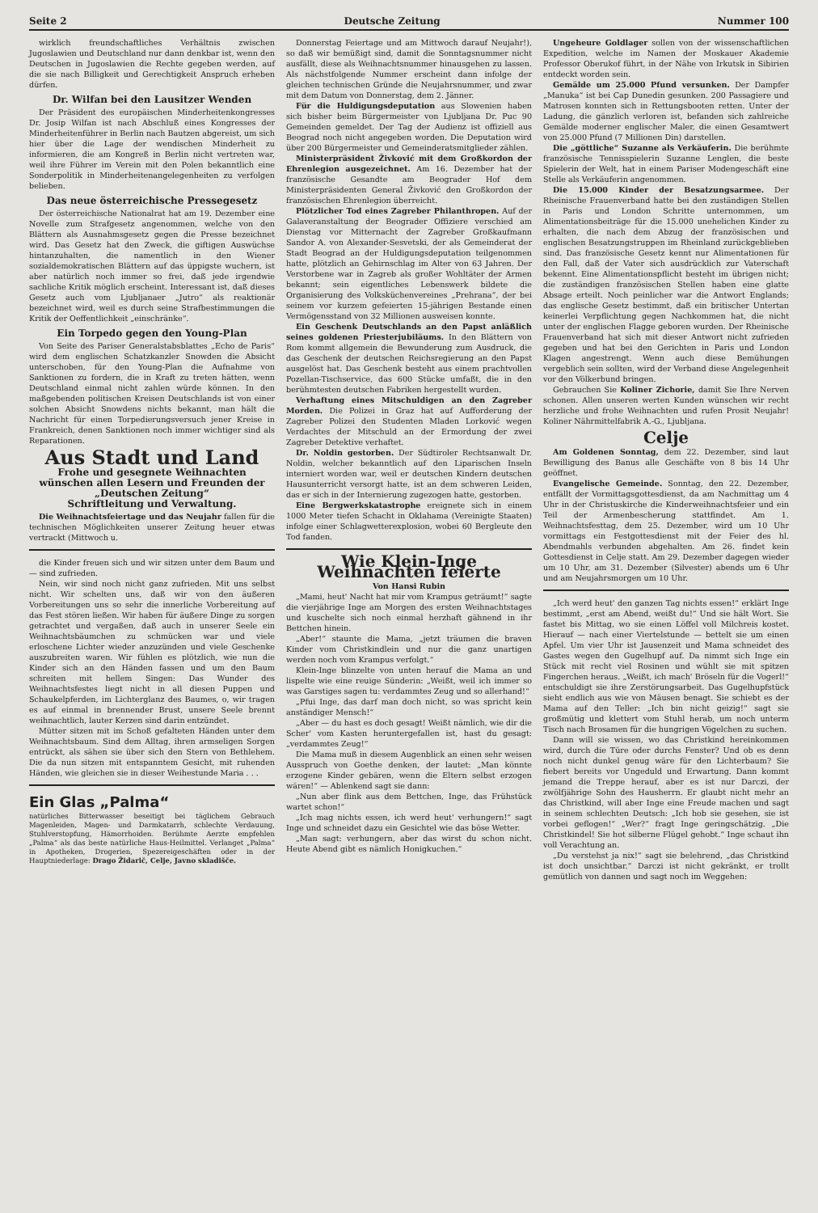Seite 2 Deutsche Zeitung Nummer 100
wirklich freundschaftliches Verhältnis zwischen Jugoslawien und Deutschland nur dann denkbar ist, wenn den Deutschen in Jugoslawien die Rechte gegeben werden, auf die sie nach Billigkeit und Gerechtigkeit Anspruch erheben dürfen.
Dr. Wilfan bei den Lausitzer Wenden
Der Präsident des europäischen Minderheitenkongresses Dr. Josip Wilfan ist nach Abschluß eines Kongresses der Minderheitenführer in Berlin nach Bautzen abgereist, um sich hier über die Lage der wendischen Minderheit zu informieren, die am Kongreß in Berlin nicht vertreten war, weil ihre Führer im Verein mit den Polen bekanntlich eine Sonderpolitik in Minderheitenangelegenheiten zu verfolgen belieben.
Das neue österreichische Pressegesetz
Der österreichische Nationalrat hat am 19. Dezember eine Novelle zum Strafgesetz angenommen, welche von den Blättern als Ausnahmsgesetz gegen die Presse bezeichnet wird. Das Gesetz hat den Zweck, die giftigen Auswüchse hintanzuhalten, die namentlich in den Wiener sozialdemokratischen Blättern auf das üppigste wuchern, ist aber natürlich noch immer so frei, daß jede irgendwie sachliche Kritik möglich erscheint. Interessant ist, daß dieses Gesetz auch vom Ljubljanaer „Jutro“ als reaktionär bezeichnet wird, weil es durch seine Strafbestimmungen die Kritik der Oeffentlichkeit „einschränke“.
Ein Torpedo gegen den Young-Plan
Von Seite des Pariser Generalstabsblattes „Echo de Paris“ wird dem englischen Schatzkanzler Snowden die Absicht unterschoben, für den Young-Plan die Aufnahme von Sanktionen zu fordern, die in Kraft zu treten hätten, wenn Deutschland einmal nicht zahlen würde können. In den maßgebenden politischen Kreisen Deutschlands ist von einer solchen Absicht Snowdens nichts bekannt, man hält die Nachricht für einen Torpedierungsversuch jener Kreise in Frankreich, denen Sanktionen noch immer wichtiger sind als Reparationen.
Aus Stadt und Land
Frohe und gesegnete Weihnachten wünschen allen Lesern und Freunden der „Deutschen Zeitung“
Schriftleitung und Verwaltung.
Die Weihnachtsfeiertage und das Neujahr fallen für die technischen Möglichkeiten unserer Zeitung heuer etwas vertrackt (Mittwoch u.
die Kinder freuen sich und wir sitzen unter dem Baum und — sind zufrieden.
Nein, wir sind noch nicht ganz zufrieden. Mit uns selbst nicht. Wir schelten uns, daß wir von den äußeren Vorbereitungen uns so sehr die innerliche Vorbereitung auf das Fest stören ließen. Wir haben für äußere Dinge zu sorgen getrachtet und vergaßen, daß auch in unserer Seele ein Weihnachtsbäumchen zu schmücken war und viele erloschene Lichter wieder anzuzünden und viele Geschenke auszubreiten waren. Wir fühlen es plötzlich, wie nun die Kinder sich an den Händen fassen und um den Baum schreiten mit hellem Singen: Das Wunder des Weihnachtsfestes liegt nicht in all diesen Puppen und Schaukelpferden, im Lichterglanz des Baumes, o, wir tragen es auf einmal in brennender Brust, unsere Seele brennt weihnachtlich, lauter Kerzen sind darin entzündet.
Mütter sitzen mit im Schoß gefalteten Händen unter dem Weihnachtsbaum. Sind dem Alltag, ihren armseligen Sorgen entrückt, als sähen sie über sich den Stern von Bethlehem. Die da nun sitzen mit entspanntem Gesicht, mit ruhenden Händen, wie gleichen sie in dieser Weihestunde Maria . . .
Ein Glas „Palma“natürliches Bitterwasser beseitigt bei täglichem Gebrauch Magenleiden, Magen- und Darmkatarrh, schlechte Verdauung, Stuhlverstopfung, Hämorrhoiden. Berühmte Aerzte empfehlen „Palma“ als das beste natürliche Haus-Heilmittel. Verlanget „Palma“ in Apotheken, Drogerien, Spezereigeschäften oder in der Hauptniederlage: Drago Židarič, Celje, Javno skladišče.
Donnerstag Feiertage und am Mittwoch darauf Neujahr!), so daß wir bemüßigt sind, damit die Sonntagsnummer nicht ausfällt, diese als Weihnachtsnummer hinausgehen zu lassen. Als nächstfolgende Nummer erscheint dann infolge der gleichen technischen Gründe die Neujahrsnummer, und zwar mit dem Datum von Donnerstag, dem 2. Jänner.
Für die Huldigungsdeputation aus Slowenien haben sich bisher beim Bürgermeister von Ljubljana Dr. Puc 90 Gemeinden gemeldet. Der Tag der Audienz ist offiziell aus Beograd noch nicht angegeben worden. Die Deputation wird über 200 Bürgermeister und Gemeinderatsmitglieder zählen.
Ministerpräsident Živković mit dem Großkordon der Ehrenlegion ausgezeichnet. Am 16. Dezember hat der französische Gesandte am Beograder Hof dem Ministerpräsidenten General Živković den Großkordon der französischen Ehrenlegion überreicht.
Plötzlicher Tod eines Zagreber Philanthropen. Auf der Galaveranstaltung der Beograder Offiziere verschied am Dienstag vor Mitternacht der Zagreber Großkaufmann Sandor A. von Alexander-Sesvetski, der als Gemeinderat der Stadt Beograd an der Huldigungsdeputation teilgenommen hatte, plötzlich an Gehirnschlag im Alter von 63 Jahren. Der Verstorbene war in Zagreb als großer Wohltäter der Armen bekannt; sein eigentliches Lebenswerk bildete die Organisierung des Volksküchenvereines „Prehrana“, der bei seinem vor kurzem gefeierten 15-jährigen Bestande einen Vermögensstand von 32 Millionen ausweisen konnte.
Ein Geschenk Deutschlands an den Papst anläßlich seines goldenen Priesterjubiläums. In den Blättern von Rom kommt allgemein die Bewunderung zum Ausdruck, die das Geschenk der deutschen Reichsregierung an den Papst ausgelöst hat. Das Geschenk besteht aus einem prachtvollen Pozellan-Tischservice, das 600 Stücke umfaßt, die in den berühmtesten deutschen Fabriken hergestellt wurden.
Verhaftung eines Mitschuldigen an den Zagreber Morden. Die Polizei in Graz hat auf Aufforderung der Zagreber Polizei den Studenten Mladen Lorković wegen Verdachtes der Mitschuld an der Ermordung der zwei Zagreber Detektive verhaftet.
Dr. Noldin gestorben. Der Südtiroler Rechtsanwalt Dr. Noldin, welcher bekanntlich auf den Liparischen Inseln interniert worden war, weil er deutschen Kindern deutschen Hausunterricht versorgt hatte, ist an dem schweren Leiden, das er sich in der Internierung zugezogen hatte, gestorben.
Eine Bergwerkskatastrophe ereignete sich in einem 1000 Meter tiefen Schacht in Oklahama (Vereinigte Staaten) infolge einer Schlagwetterexplosion, wobei 60 Bergleute den Tod fanden.
Wie Klein-Inge Weihnachten feierte
Von Hansi Rubin
„Mami, heut' Nacht hat mir vom Krampus geträumt!“ sagte die vierjährige Inge am Morgen des ersten Weihnachtstages und kuschelte sich noch einmal herzhaft gähnend in ihr Bettchen hinein.
„Aber!“ staunte die Mama, „jetzt träumen die braven Kinder vom Christkindlein und nur die ganz unartigen werden noch vom Krampus verfolgt.“
Klein-Inge blinzelte von unten herauf die Mama an und lispelte wie eine reuige Sünderin: „Weißt, weil ich immer so was Garstiges sagen tu: verdammtes Zeug und so allerhand!“
„Pfui Inge, das darf man doch nicht, so was spricht kein anständiger Mensch!“
„Aber — du hast es doch gesagt! Weißt nämlich, wie dir die Scher' vom Kasten heruntergefallen ist, hast du gesagt: „verdammtes Zeug!“
Die Mama muß in diesem Augenblick an einen sehr weisen Ausspruch von Goethe denken, der lautet: „Man könnte erzogene Kinder gebären, wenn die Eltern selbst erzogen wären!“ — Ablenkend sagt sie dann:
„Nun aber flink aus dem Bettchen, Inge, das Frühstück wartet schon!“
„Ich mag nichts essen, ich werd heut' verhungern!“ sagt Inge und schneidet dazu ein Gesichtel wie das böse Wetter.
„Man sagt: verhungern, aber das wirst du schon nicht. Heute Abend gibt es nämlich Honigkuchen.“
Ungeheure Goldlager sollen von der wissenschaftlichen Expedition, welche im Namen der Moskauer Akademie Professor Oberukof führt, in der Nähe von Irkutsk in Sibirien entdeckt worden sein.
Gemälde um 25.000 Pfund versunken. Der Dampfer „Manuka“ ist bei Cap Dunedin gesunken. 200 Passagiere und Matrosen konnten sich in Rettungsbooten retten. Unter der Ladung, die gänzlich verloren ist, befanden sich zahlreiche Gemälde moderner englischer Maler, die einen Gesamtwert von 25.000 Pfund (7 Millionen Din) darstellen.
Die „göttliche“ Suzanne als Verkäuferin. Die berühmte französische Tennisspielerin Suzanne Lenglen, die beste Spielerin der Welt, hat in einem Pariser Modengeschäft eine Stelle als Verkäuferin angenommen.
Die 15.000 Kinder der Besatzungsarmee. Der Rheinische Frauenverband hatte bei den zuständigen Stellen in Paris und London Schritte unternommen, um Alimentationsbeiträge für die 15.000 unehelichen Kinder zu erhalten, die nach dem Abzug der französischen und englischen Besatzungstruppen im Rheinland zurückgeblieben sind. Das französische Gesetz kennt nur Alimentationen für den Fall, daß der Vater sich ausdrücklich zur Vaterschaft bekennt. Eine Alimentationspflicht besteht im übrigen nicht; die zuständigen französischen Stellen haben eine glatte Absage erteilt. Noch peinlicher war die Antwort Englands; das englische Gesetz bestimmt, daß ein britischer Untertan keinerlei Verpflichtung gegen Nachkommen hat, die nicht unter der englischen Flagge geboren wurden. Der Rheinische Frauenverband hat sich mit dieser Antwort nicht zufrieden gegeben und hat bei den Gerichten in Paris und London Klagen angestrengt. Wenn auch diese Bemühungen vergeblich sein sollten, wird der Verband diese Angelegenheit vor den Völkerbund bringen.
Gebrauchen Sie Koliner Zichorie, damit Sie Ihre Nerven schonen. Allen unseren werten Kunden wünschen wir recht herzliche und frohe Weihnachten und rufen Prosit Neujahr! Koliner Nährmittelfabrik A.-G., Ljubljana.
Celje
Am Goldenen Sonntag, dem 22. Dezember, sind laut Bewilligung des Banus alle Geschäfte von 8 bis 14 Uhr geöffnet.
Evangelische Gemeinde. Sonntag, den 22. Dezember, entfällt der Vormittagsgottesdienst, da am Nachmittag um 4 Uhr in der Christuskirche die Kinderweihnachtsfeier und ein Teil der Armenbescherung stattfindet. Am 1. Weihnachtsfesttag, dem 25. Dezember, wird um 10 Uhr vormittags ein Festgottesdienst mit der Feier des hl. Abendmahls verbunden abgehalten. Am 26. findet kein Gottesdienst in Celje statt. Am 29. Dezember dagegen wieder um 10 Uhr, am 31. Dezember (Silvester) abends um 6 Uhr und am Neujahrsmorgen um 10 Uhr.
„Ich werd heut' den ganzen Tag nichts essen!“ erklärt Inge bestimmt, „erst am Abend, weißt du!“ Und sie hält Wort. Sie fastet bis Mittag, wo sie einen Löffel voll Milchreis kostet. Hierauf — nach einer Viertelstunde — bettelt sie um einen Apfel. Um vier Uhr ist Jausenzeit und Mama schneidet des Gastes wegen den Gugelhupf auf. Da nimmt sich Inge ein Stück mit recht viel Rosinen und wühlt sie mit spitzen Fingerchen heraus. „Weißt, ich mach' Bröseln für die Vogerl!“ entschuldigt sie ihre Zerstörungsarbeit. Das Gugelhupfstück sieht endlich aus wie von Mäusen benagt. Sie schiebt es der Mama auf den Teller: „Ich bin nicht geizig!“ sagt sie großmütig und klettert vom Stuhl herab, um noch unterm Tisch nach Brosamen für die hungrigen Vögelchen zu suchen.
Dann will sie wissen, wo das Christkind hereinkommen wird, durch die Türe oder durchs Fenster? Und ob es denn noch nicht dunkel genug wäre für den Lichterbaum? Sie fiebert bereits vor Ungeduld und Erwartung. Dann kommt jemand die Treppe herauf, aber es ist nur Darczi, der zwölfjährige Sohn des Hausherrn. Er glaubt nicht mehr an das Christkind, will aber Inge eine Freude machen und sagt in seinem schlechten Deutsch: „Ich hob sie gesehen, sie ist vorbei geflogen!“ „Wer?“ fragt Inge geringschätzig. „Die Christkindel! Sie hot silberne Flügel gehobt.“ Inge schaut ihn voll Verachtung an.
„Du verstehst ja nix!“ sagt sie belehrend, „das Christkind ist doch unsichtbar.“ Darczi ist nicht gekränkt, er trollt gemütlich von dannen und sagt noch im Weggehen: